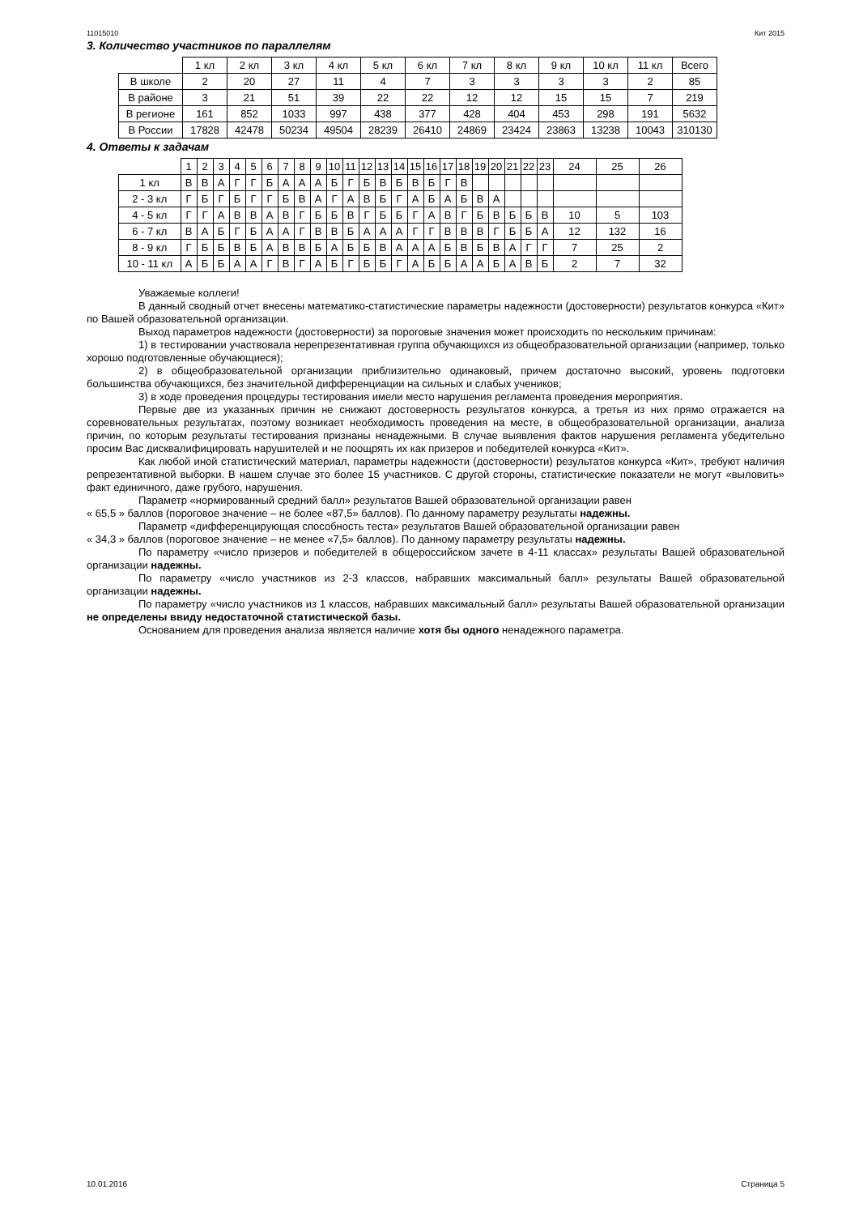11015010 Кит 2015
3. Количество участников по параллелям
| | 1 кл | 2 кл | 3 кл | 4 кл | 5 кл | 6 кл | 7 кл | 8 кл | 9 кл | 10 кл | 11 кл | Всего |
| --- | --- | --- | --- | --- | --- | --- | --- | --- | --- | --- | --- | --- |
| В школе | 2 | 20 | 27 | 11 | 4 | 7 | 3 | 3 | 3 | 3 | 2 | 85 |
| В районе | 3 | 21 | 51 | 39 | 22 | 22 | 12 | 12 | 15 | 15 | 7 | 219 |
| В регионе | 161 | 852 | 1033 | 997 | 438 | 377 | 428 | 404 | 453 | 298 | 191 | 5632 |
| В России | 17828 | 42478 | 50234 | 49504 | 28239 | 26410 | 24869 | 23424 | 23863 | 13238 | 10043 | 310130 |
4. Ответы к задачам
| | 1 | 2 | 3 | 4 | 5 | 6 | 7 | 8 | 9 | 10 | 11 | 12 | 13 | 14 | 15 | 16 | 17 | 18 | 19 | 20 | 21 | 22 | 23 | 24 | 25 | 26 |
| --- | --- | --- | --- | --- | --- | --- | --- | --- | --- | --- | --- | --- | --- | --- | --- | --- | --- | --- | --- | --- | --- | --- | --- | --- | --- | --- |
| 1 кл | В | В | А | Г | Г | Б | А | А | А | Б | Г | Б | В | Б | В | Б | Г | В | | | | | | | | |
| 2 - 3 кл | Г | Б | Г | Б | Г | Г | Б | В | А | Г | А | В | Б | Г | А | Б | А | Б | В | А | | | | | | |
| 4 - 5 кл | Г | Г | А | В | В | А | В | Г | Б | Б | В | Г | Б | Б | Г | А | В | Г | Б | В | Б | Б | В | 10 | 5 | 103 |
| 6 - 7 кл | В | А | Б | Г | Б | А | А | Г | В | В | Б | А | А | А | Г | Г | В | В | В | Г | Б | Б | А | 12 | 132 | 16 |
| 8 - 9 кл | Г | Б | Б | В | Б | А | В | В | Б | А | Б | Б | В | А | А | А | Б | В | Б | В | А | Г | Г | 7 | 25 | 2 |
| 10 - 11 кл | А | Б | Б | А | А | Г | В | Г | А | Б | Г | Б | Б | Г | А | Б | Б | А | А | Б | А | В | Б | 2 | 7 | 32 |
Уважаемые коллеги!
В данный сводный отчет внесены математико-статистические параметры надежности (достоверности) результатов конкурса «Кит» по Вашей образовательной организации.
Выход параметров надежности (достоверности) за пороговые значения может происходить по нескольким причинам:
1) в тестировании участвовала нерепрезентативная группа обучающихся из общеобразовательной организации (например, только хорошо подготовленные обучающиеся);
2) в общеобразовательной организации приблизительно одинаковый, причем достаточно высокий, уровень подготовки большинства обучающихся, без значительной дифференциации на сильных и слабых учеников;
3) в ходе проведения процедуры тестирования имели место нарушения регламента проведения мероприятия.
Первые две из указанных причин не снижают достоверность результатов конкурса, а третья из них прямо отражается на соревновательных результатах, поэтому возникает необходимость проведения на месте, в общеобразовательной организации, анализа причин, по которым результаты тестирования признаны ненадежными. В случае выявления фактов нарушения регламента убедительно просим Вас дисквалифицировать нарушителей и не поощрять их как призеров и победителей конкурса «Кит».
Как любой иной статистический материал, параметры надежности (достоверности) результатов конкурса «Кит», требуют наличия репрезентативной выборки. В нашем случае это более 15 участников. С другой стороны, статистические показатели не могут «выловить» факт единичного, даже грубого, нарушения.
Параметр «нормированный средний балл» результатов Вашей образовательной организации равен
« 65,5 » баллов (пороговое значение – не более «87,5» баллов). По данному параметру результаты надежны.
Параметр «дифференцирующая способность теста» результатов Вашей образовательной организации равен
« 34,3 » баллов (пороговое значение – не менее «7,5» баллов). По данному параметру результаты надежны.
По параметру «число призеров и победителей в общероссийском зачете в 4-11 классах» результаты Вашей образовательной организации надежны.
По параметру «число участников из 2-3 классов, набравших максимальный балл» результаты Вашей образовательной организации надежны.
По параметру «число участников из 1 классов, набравших максимальный балл» результаты Вашей образовательной организации не определены ввиду недостаточной статистической базы.
Основанием для проведения анализа является наличие хотя бы одного ненадежного параметра.
10.01.2016 Страница 5